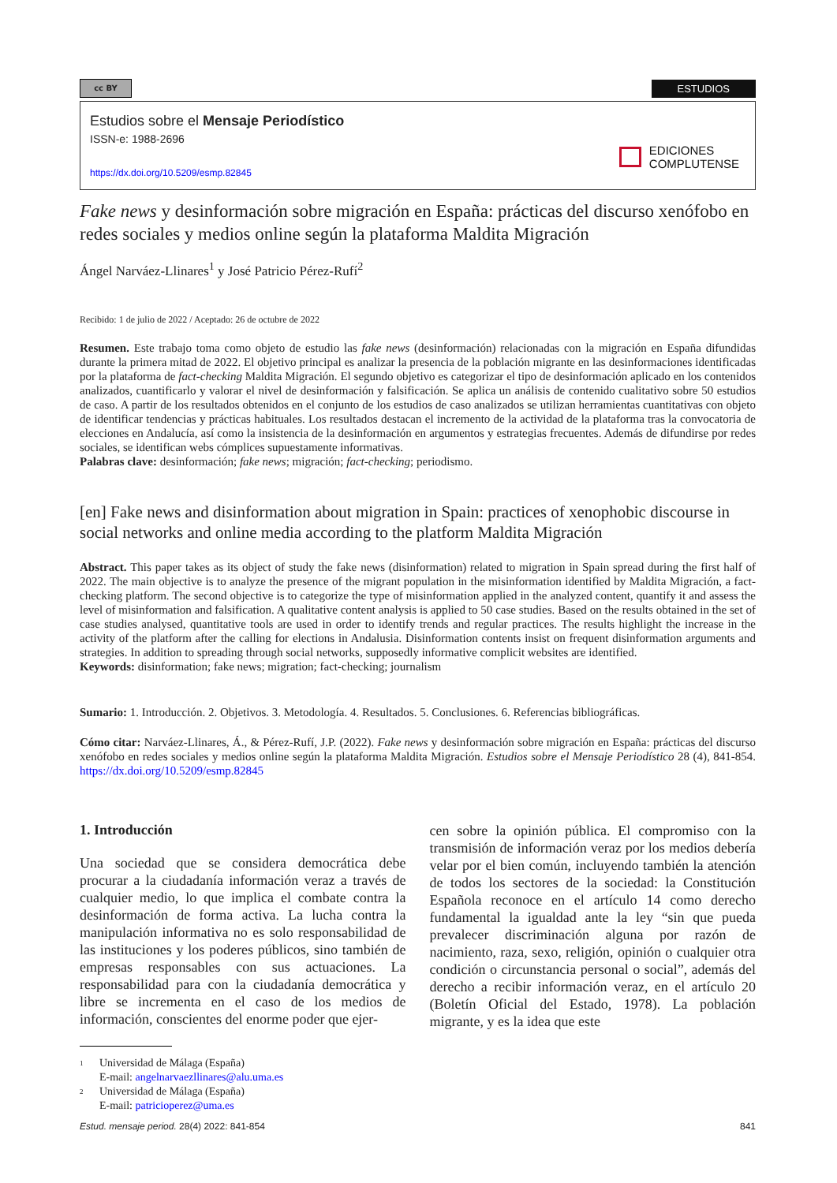cc BY
ESTUDIOS
Estudios sobre el Mensaje Periodístico
ISSN-e: 1988-2696
https://dx.doi.org/10.5209/esmp.82845
EDICIONES
COMPLUTENSE
Fake news y desinformación sobre migración en España: prácticas del discurso xenófobo en redes sociales y medios online según la plataforma Maldita Migración
Ángel Narváez-Llinares<sup>1</sup> y José Patricio Pérez-Rufí<sup>2</sup>
Recibido: 1 de julio de 2022 / Aceptado: 26 de octubre de 2022
Resumen. Este trabajo toma como objeto de estudio las fake news (desinformación) relacionadas con la migración en España difundidas durante la primera mitad de 2022. El objetivo principal es analizar la presencia de la población migrante en las desinformaciones identificadas por la plataforma de fact-checking Maldita Migración. El segundo objetivo es categorizar el tipo de desinformación aplicado en los contenidos analizados, cuantificarlo y valorar el nivel de desinformación y falsificación. Se aplica un análisis de contenido cualitativo sobre 50 estudios de caso. A partir de los resultados obtenidos en el conjunto de los estudios de caso analizados se utilizan herramientas cuantitativas con objeto de identificar tendencias y prácticas habituales. Los resultados destacan el incremento de la actividad de la plataforma tras la convocatoria de elecciones en Andalucía, así como la insistencia de la desinformación en argumentos y estrategias frecuentes. Además de difundirse por redes sociales, se identifican webs cómplices supuestamente informativas.
Palabras clave: desinformación; fake news; migración; fact-checking; periodismo.
[en] Fake news and disinformation about migration in Spain: practices of xenophobic discourse in social networks and online media according to the platform Maldita Migración
Abstract. This paper takes as its object of study the fake news (disinformation) related to migration in Spain spread during the first half of 2022. The main objective is to analyze the presence of the migrant population in the misinformation identified by Maldita Migración, a fact-checking platform. The second objective is to categorize the type of misinformation applied in the analyzed content, quantify it and assess the level of misinformation and falsification. A qualitative content analysis is applied to 50 case studies. Based on the results obtained in the set of case studies analysed, quantitative tools are used in order to identify trends and regular practices. The results highlight the increase in the activity of the platform after the calling for elections in Andalusia. Disinformation contents insist on frequent disinformation arguments and strategies. In addition to spreading through social networks, supposedly informative complicit websites are identified.
Keywords: disinformation; fake news; migration; fact-checking; journalism
Sumario: 1. Introducción. 2. Objetivos. 3. Metodología. 4. Resultados. 5. Conclusiones. 6. Referencias bibliográficas.
Cómo citar: Narváez-Llinares, Á., & Pérez-Rufí, J.P. (2022). Fake news y desinformación sobre migración en España: prácticas del discurso xenófobo en redes sociales y medios online según la plataforma Maldita Migración. Estudios sobre el Mensaje Periodístico 28 (4), 841-854. https://dx.doi.org/10.5209/esmp.82845
1. Introducción
Una sociedad que se considera democrática debe procurar a la ciudadanía información veraz a través de cualquier medio, lo que implica el combate contra la desinformación de forma activa. La lucha contra la manipulación informativa no es solo responsabilidad de las instituciones y los poderes públicos, sino también de empresas responsables con sus actuaciones. La responsabilidad para con la ciudadanía democrática y libre se incrementa en el caso de los medios de información, conscientes del enorme poder que ejer-
cen sobre la opinión pública. El compromiso con la transmisión de información veraz por los medios debería velar por el bien común, incluyendo también la atención de todos los sectores de la sociedad: la Constitución Española reconoce en el artículo 14 como derecho fundamental la igualdad ante la ley “sin que pueda prevalecer discriminación alguna por razón de nacimiento, raza, sexo, religión, opinión o cualquier otra condición o circunstancia personal o social”, además del derecho a recibir información veraz, en el artículo 20 (Boletín Oficial del Estado, 1978). La población migrante, y es la idea que este
1 Universidad de Málaga (España)
E-mail: angelnarvaezllinares@alu.uma.es
2 Universidad de Málaga (España)
E-mail: patricioperez@uma.es
Estud. mensaje period. 28(4) 2022: 841-854 841